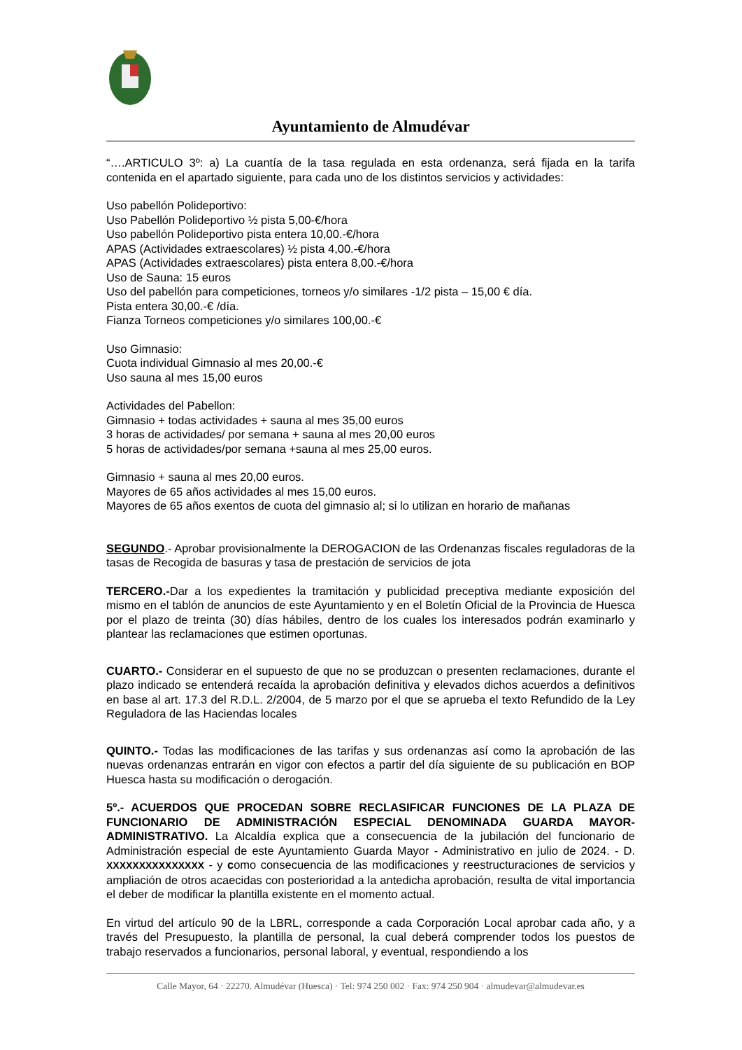Ayuntamiento de Almudévar
“….ARTICULO 3º: a) La cuantía de la tasa regulada en esta ordenanza, será fijada en la tarifa contenida en el apartado siguiente, para cada uno de los distintos servicios y actividades:
Uso pabellón Polideportivo:
Uso Pabellón Polideportivo ½ pista 5,00-€/hora
Uso pabellón Polideportivo pista entera 10,00.-€/hora
APAS (Actividades extraescolares) ½ pista 4,00.-€/hora
APAS (Actividades extraescolares) pista entera 8,00.-€/hora
Uso de Sauna: 15 euros
Uso del pabellón para competiciones, torneos y/o similares -1/2 pista – 15,00 € día.
Pista entera 30,00.-€ /día.
Fianza Torneos competiciones y/o similares 100,00.-€
Uso Gimnasio:
Cuota individual Gimnasio al mes 20,00.-€
Uso sauna al mes 15,00 euros
Actividades del Pabellon:
Gimnasio + todas actividades + sauna al mes 35,00 euros
3 horas de actividades/ por semana + sauna al mes 20,00 euros
5 horas de actividades/por semana +sauna al mes 25,00 euros.
Gimnasio + sauna al mes 20,00 euros.
Mayores de 65 años actividades al mes 15,00 euros.
Mayores de 65 años exentos de cuota del gimnasio al; si lo utilizan en horario de mañanas
SEGUNDO.- Aprobar provisionalmente la DEROGACION de las Ordenanzas fiscales reguladoras de la tasas de Recogida de basuras y tasa de prestación de servicios de jota
TERCERO.-Dar a los expedientes la tramitación y publicidad preceptiva mediante exposición del mismo en el tablón de anuncios de este Ayuntamiento y en el Boletín Oficial de la Provincia de Huesca por el plazo de treinta (30) días hábiles, dentro de los cuales los interesados podrán examinarlo y plantear las reclamaciones que estimen oportunas.
CUARTO.- Considerar en el supuesto de que no se produzcan o presenten reclamaciones, durante el plazo indicado se entenderá recaída la aprobación definitiva y elevados dichos acuerdos a definitivos en base al art. 17.3 del R.D.L. 2/2004, de 5 marzo por el que se aprueba el texto Refundido de la Ley Reguladora de las Haciendas locales
QUINTO.- Todas las modificaciones de las tarifas y sus ordenanzas así como la aprobación de las nuevas ordenanzas entrarán en vigor con efectos a partir del día siguiente de su publicación en BOP Huesca hasta su modificación o derogación.
5º.- ACUERDOS QUE PROCEDAN SOBRE RECLASIFICAR FUNCIONES DE LA PLAZA DE FUNCIONARIO DE ADMINISTRACIÓN ESPECIAL DENOMINADA GUARDA MAYOR-ADMINISTRATIVO. La Alcaldía explica que a consecuencia de la jubilación del funcionario de Administración especial de este Ayuntamiento Guarda Mayor - Administrativo en julio de 2024. - D. XXXXXXXXXXXXXXX - y como consecuencia de las modificaciones y reestructuraciones de servicios y ampliación de otros acaecidas con posterioridad a la antedicha aprobación, resulta de vital importancia el deber de modificar la plantilla existente en el momento actual.
En virtud del artículo 90 de la LBRL, corresponde a cada Corporación Local aprobar cada año, y a través del Presupuesto, la plantilla de personal, la cual deberá comprender todos los puestos de trabajo reservados a funcionarios, personal laboral, y eventual, respondiendo a los
Calle Mayor, 64 · 22270. Almudévar (Huesca) · Tel: 974 250 002 · Fax: 974 250 904 · almudevar@almudevar.es